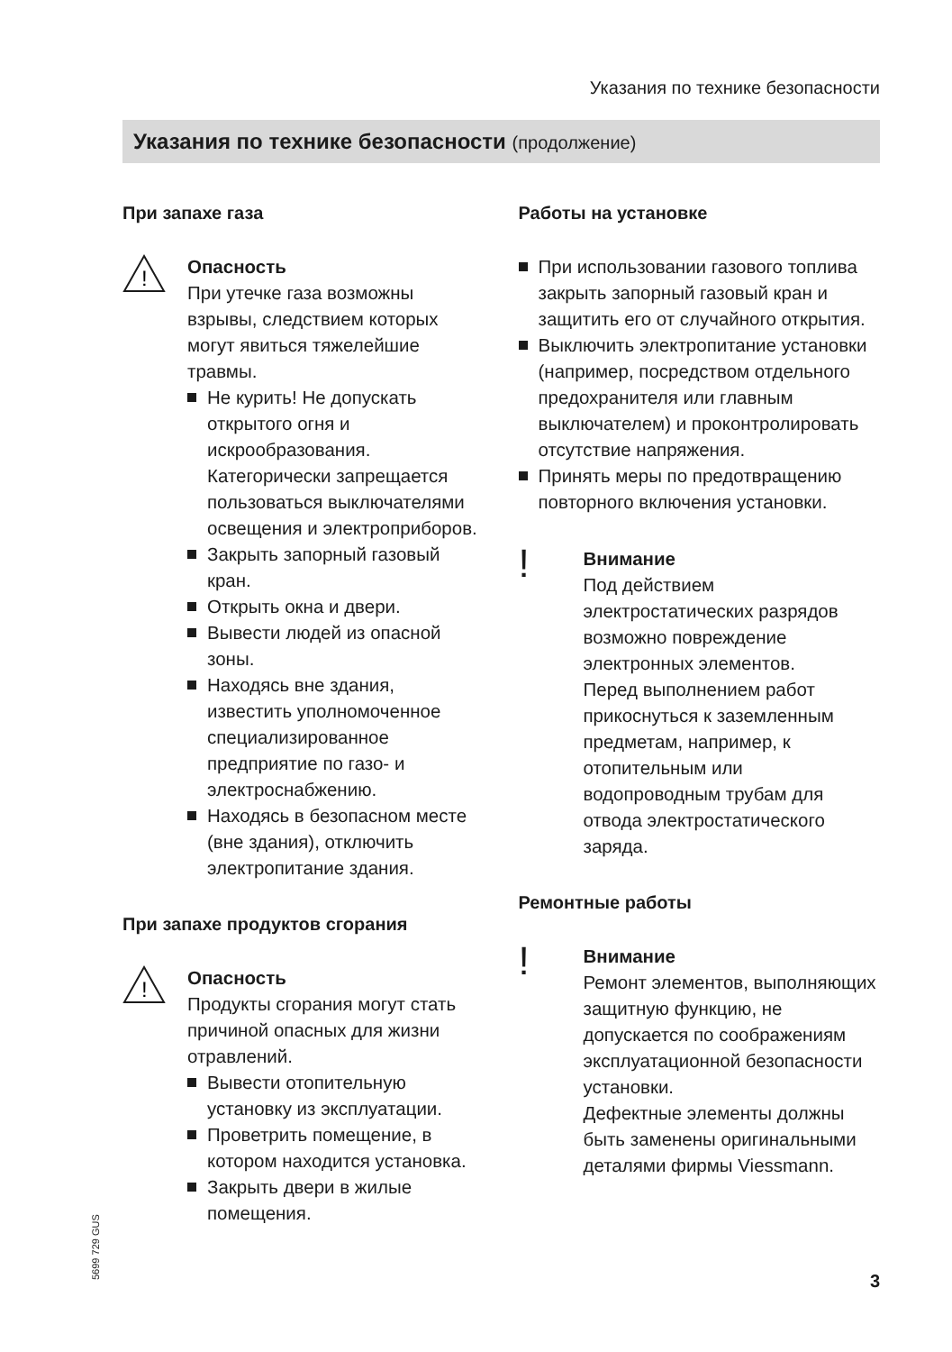Указания по технике безопасности
Указания по технике безопасности (продолжение)
При запахе газа
!
Опасность
При утечке газа возможны взрывы, следствием которых могут явиться тяжелейшие травмы.
Не курить! Не допускать открытого огня и искрообразования. Категорически запрещается пользоваться выключателями освещения и электроприборов.
Закрыть запорный газовый кран.
Открыть окна и двери.
Вывести людей из опасной зоны.
Находясь вне здания, известить уполномоченное специализированное предприятие по газо- и электроснабжению.
Находясь в безопасном месте (вне здания), отключить электропитание здания.
При запахе продуктов сгорания
!
Опасность
Продукты сгорания могут стать причиной опасных для жизни отравлений.
Вывести отопительную установку из эксплуатации.
Проветрить помещение, в котором находится установка.
Закрыть двери в жилые помещения.
Работы на установке
При использовании газового топлива закрыть запорный газовый кран и защитить его от случайного открытия.
Выключить электропитание установки (например, посредством отдельного предохранителя или главным выключателем) и проконтролировать отсутствие напряжения.
Принять меры по предотвращению повторного включения установки.
!
Внимание
Под действием электростатических разрядов возможно повреждение электронных элементов.
Перед выполнением работ прикоснуться к заземленным предметам, например, к отопительным или водопроводным трубам для отвода электростатического заряда.
Ремонтные работы
!
Внимание
Ремонт элементов, выполняющих защитную функцию, не допускается по соображениям эксплуатационной безопасности установки.
Дефектные элементы должны быть заменены оригинальными деталями фирмы Viessmann.
5699 729 GUS 3